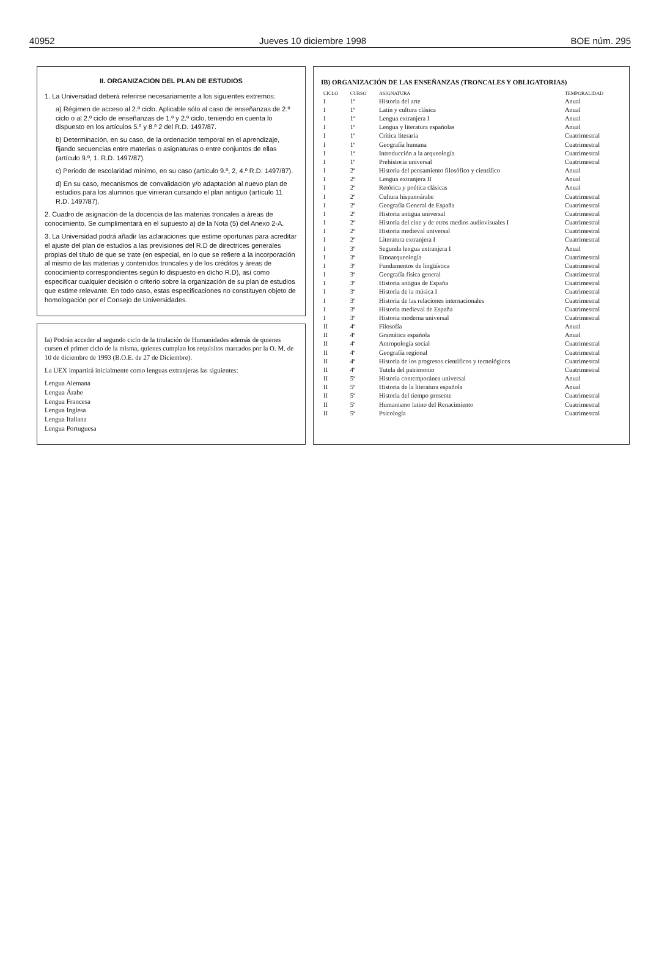40952 Jueves 10 diciembre 1998 BOE núm. 295
II. ORGANIZACION DEL PLAN DE ESTUDIOS
1. La Universidad deberá referirse necesariamente a los siguientes extremos:
a) Régimen de acceso al 2.º ciclo. Aplicable sólo al caso de enseñanzas de 2.º ciclo o al 2.º ciclo de enseñanzas de 1.º y 2.º ciclo, teniendo en cuenta lo dispuesto en los artículos 5.º y 8.º 2 del R.D. 1497/87.
b) Determinación, en su caso, de la ordenación temporal en el aprendizaje, fijando secuencias entre materias o asignaturas o entre conjuntos de ellas (artículo 9.º, 1. R.D. 1497/87).
c) Periodo de escolaridad mínimo, en su caso (artículo 9.º, 2, 4.º R.D. 1497/87).
d) En su caso, mecanismos de convalidación y/o adaptación al nuevo plan de estudios para los alumnos que vinieran cursando el plan antiguo (artículo 11 R.D. 1497/87).
2. Cuadro de asignación de la docencia de las materias troncales a áreas de conocimiento. Se cumplimentará en el supuesto a) de la Nota (5) del Anexo 2-A.
3. La Universidad podrá añadir las aclaraciones que estime oportunas para acreditar el ajuste del plan de estudios a las previsiones del R.D de directrices generales propias del título de que se trate (en especial, en lo que se refiere a la incorporación al mismo de las materias y contenidos troncales y de los créditos y áreas de conocimiento correspondientes según lo dispuesto en dicho R.D), así como especificar cualquier decisión o criterio sobre la organización de su plan de estudios que estime relevante. En todo caso, estas especificaciones no constituyen objeto de homologación por el Consejo de Universidades.
Ia) Podrán acceder al segundo ciclo de la titulación de Humanidades además de quienes cursen el primer ciclo de la misma, quienes cumplan los requisitos marcados por la O. M. de 10 de diciembre de 1993 (B.O.E. de 27 de Diciembre).
La UEX impartirá inicialmente como lenguas extranjeras las siguientes:
Lengua Alemana
Lengua Árabe
Lengua Francesa
Lengua Inglesa
Lengua Italiana
Lengua Portuguesa
IB) ORGANIZACIÓN DE LAS ENSEÑANZAS (TRONCALES Y OBLIGATORIAS)
| CICLO | CURSO | ASIGNATURA | TEMPORALIDAD |
| --- | --- | --- | --- |
| I | 1º | Historia del arte | Anual |
| I | 1º | Latín y cultura clásica | Anual |
| I | 1º | Lengua extranjera I | Anual |
| I | 1º | Lengua y literatura españolas | Anual |
| I | 1º | Crítica literaria | Cuatrimestral |
| I | 1º | Geografía humana | Cuatrimestral |
| I | 1º | Introducción a la arqueología | Cuatrimestral |
| I | 1º | Prehistoria universal | Cuatrimestral |
| I | 2º | Historia del pensamiento filosófico y científico | Anual |
| I | 2º | Lengua extranjera II | Anual |
| I | 2º | Retórica y poética clásicas | Anual |
| I | 2º | Cultura hispanoárabe | Cuatrimestral |
| I | 2º | Geografía General de España | Cuatrimestral |
| I | 2º | Historia antigua universal | Cuatrimestral |
| I | 2º | Historia del cine y de otros medios audiovisuales I | Cuatrimestral |
| I | 2º | Historia medieval universal | Cuatrimestral |
| I | 2º | Literatura extranjera I | Cuatrimestral |
| I | 3º | Segunda lengua extranjera I | Anual |
| I | 3º | Etnoarqueología | Cuatrimestral |
| I | 3º | Fundamentos de lingüística | Cuatrimestral |
| I | 3º | Geografía física general | Cuatrimestral |
| I | 3º | Historia antigua de España | Cuatrimestral |
| I | 3º | Historia de la música I | Cuatrimestral |
| I | 3º | Historia de las relaciones internacionales | Cuatrimestral |
| I | 3º | Historia medieval de España | Cuatrimestral |
| I | 3º | Historia moderna universal | Cuatrimestral |
| II | 4º | Filosofía | Anual |
| II | 4º | Gramática española | Anual |
| II | 4º | Antropología social | Cuatrimestral |
| II | 4º | Geografía regional | Cuatrimestral |
| II | 4º | Historia de los progresos científicos y tecnológicos | Cuatrimestral |
| II | 4º | Tutela del patrimonio | Cuatrimestral |
| II | 5º | Historia contemporánea universal | Anual |
| II | 5º | Historia de la literatura española | Anual |
| II | 5º | Historia del tiempo presente | Cuatrimestral |
| II | 5º | Humanismo latino del Renacimiento | Cuatrimestral |
| II | 5º | Psicología | Cuatrimestral |